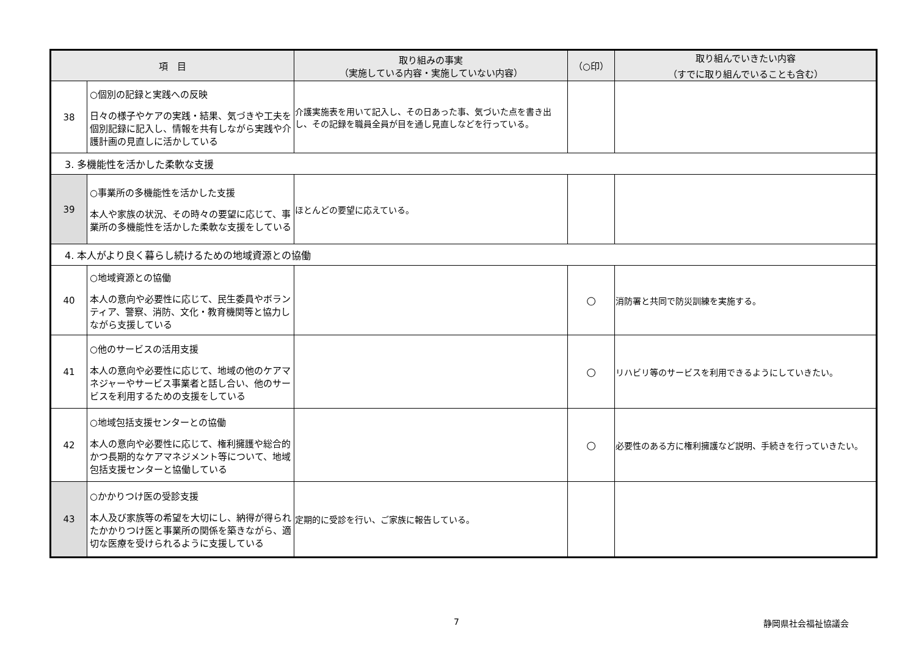| 項 目 | | 取り組みの事実 （実施している内容・実施していない内容） | （○印） | 取り組んでいきたい内容 （すでに取り組んでいることも含む） |
| --- | --- | --- | --- | --- |
| 38 | ○個別の記録と実践への反映 日々の様子やケアの実践・結果、気づきや工夫を個別記録に記入し、情報を共有しながら実践や介護計画の見直しに活かしている | 介護実施表を用いて記入し、その日あった事、気づいた点を書き出し、その記録を職員全員が目を通し見直しなどを行っている。 | | |
| 3. 多機能性を活かした柔軟な支援 | | | | |
| 39 | ○事業所の多機能性を活かした支援 本人や家族の状況、その時々の要望に応じて、事業所の多機能性を活かした柔軟な支援をしている | ほとんどの要望に応えている。 | | |
| 4. 本人がより良く暮らし続けるための地域資源との協働 | | | | |
| 40 | ○地域資源との協働 本人の意向や必要性に応じて、民生委員やボランティア、警察、消防、文化・教育機関等と協力しながら支援している | | ○ | 消防署と共同で防災訓練を実施する。 |
| 41 | ○他のサービスの活用支援 本人の意向や必要性に応じて、地域の他のケアマネジャーやサービス事業者と話し合い、他のサービスを利用するための支援をしている | | ○ | リハビリ等のサービスを利用できるようにしていきたい。 |
| 42 | ○地域包括支援センターとの協働 本人の意向や必要性に応じて、権利擁護や総合的かつ長期的なケアマネジメント等について、地域包括支援センターと協働している | | ○ | 必要性のある方に権利擁護など説明、手続きを行っていきたい。 |
| 43 | ○かかりつけ医の受診支援 本人及び家族等の希望を大切にし、納得が得られたかかりつけ医と事業所の関係を築きながら、適切な医療を受けられるように支援している | 定期的に受診を行い、ご家族に報告している。 | | |
7 静岡県社会福祉協議会